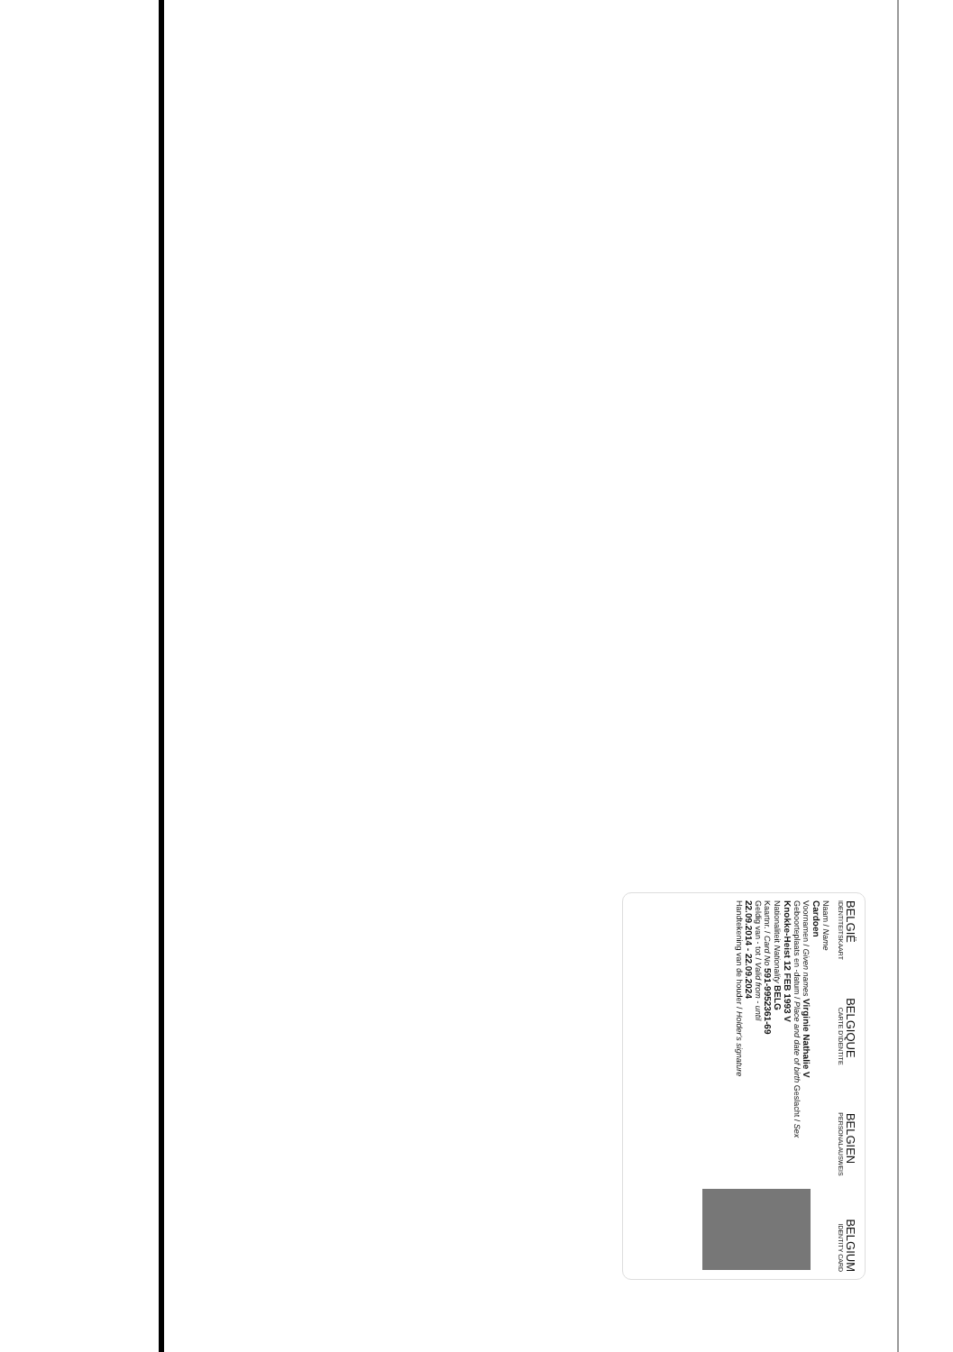BELGIË BELGIQUE BELGIEN BELGIUM
IDENTITEITSKAART CARTE D'IDENTITE PERSONALAUSWEIS IDENTITY CARD
Naam / Name
Cardoen
Voornamen / Given names Virginie Nathalie V
Geboorteplaats en -datum / Place and date of birth Geslacht / Sex
Knokke-Heist 12 FEB 1993 V
Nationaliteit Nationality BELG
Kaartnr. / Card No 591-9952361-69
Geldig van - tot / Valid from - until
22.09.2014 - 22.09.2024
Handtekening van de houder / Holder's signature